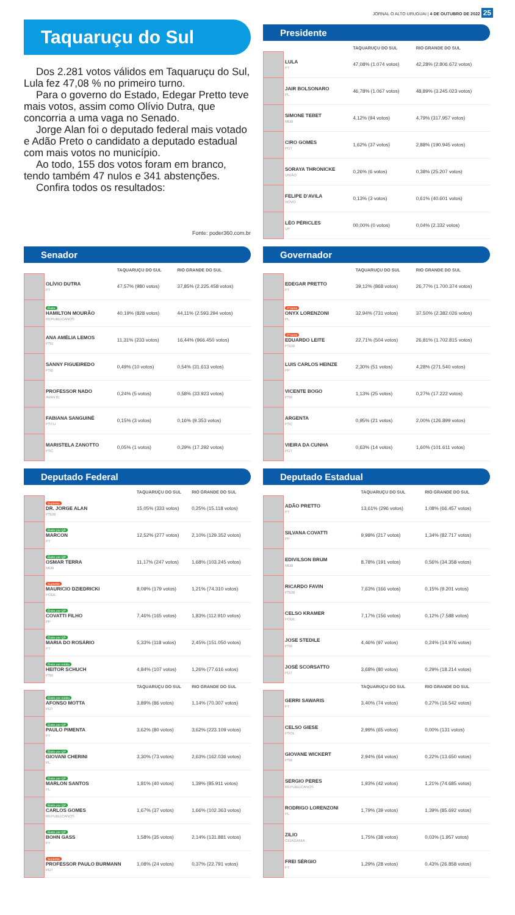JORNAL O ALTO URUGUAI | 4 DE OUTUBRO DE 2022 25
Taquaruçu do Sul
Dos 2.281 votos válidos em Taquaruçu do Sul, Lula fez 47,08 % no primeiro turno.
Para o governo do Estado, Edegar Pretto teve mais votos, assim como Olívio Dutra, que concorria a uma vaga no Senado.
Jorge Alan foi o deputado federal mais votado e Adão Preto o candidato a deputado estadual com mais votos no município.
Ao todo, 155 dos votos foram em branco, tendo também 47 nulos e 341 abstenções.
Confira todos os resultados:
Fonte: poder360.com.br
Presidente
| | | TAQUARUÇU DO SUL | RIO GRANDE DO SUL |
| --- | --- | --- | --- |
| | LULA PT | 47,08% (1.074 votos) | 42,28% (2.806.672 votos) |
| | JAIR BOLSONARO PL | 46,78% (1.067 votos) | 48,89% (3.245.023 votos) |
| | SIMONE TEBET MDB | 4,12% (94 votos) | 4,79% (317.957 votos) |
| | CIRO GOMES PDT | 1,62% (37 votos) | 2,88% (190.945 votos) |
| | SORAYA THRONICKE UNIÃO | 0,26% (6 votos) | 0,38% (25.207 votos) |
| | FELIPE D'AVILA NOVO | 0,13% (3 votos) | 0,61% (40.601 votos) |
| | LÉO PÉRICLES UP | 00,00% (0 votos) | 0,04% (2.332 votos) |
Senador
| | | TAQUARUÇU DO SUL | RIO GRANDE DO SUL |
| --- | --- | --- | --- |
| | OLÍVIO DUTRA PT | 47,57% (980 votos) | 37,85% (2.225.458 votos) |
| | Eleito HAMILTON MOURÃO REPUBLICANOS | 40,19% (828 votos) | 44,11% (2.593.294 votos) |
| | ANA AMÉLIA LEMOS PSD | 11,31% (233 votos) | 16,44% (966.450 votos) |
| | SANNY FIGUEIREDO PSB | 0,49% (10 votos) | 0,54% (31.613 votos) |
| | PROFESSOR NADO AVANTE | 0,24% (5 votos) | 0,58% (33.923 votos) |
| | FABIANA SANGUINÉ PSTU | 0,15% (3 votos) | 0,16% (9.353 votos) |
| | MARISTELA ZANOTTO PSC | 0,05% (1 votos) | 0,29% (17.292 votos) |
Governador
| | | TAQUARUÇU DO SUL | RIO GRANDE DO SUL |
| --- | --- | --- | --- |
| | EDEGAR PRETTO PT | 39,12% (868 votos) | 26,77% (1.700.374 votos) |
| | 2º turno ONYX LORENZONI PL | 32,94% (731 votos) | 37,50% (2.382.026 votos) |
| | 2º turno EDUARDO LEITE PSDB | 22,71% (504 votos) | 26,81% (1.702.815 votos) |
| | LUIS CARLOS HEINZE PP | 2,30% (51 votos) | 4,28% (271.540 votos) |
| | VICENTE BOGO PSB | 1,13% (25 votos) | 0,27% (17.222 votos) |
| | ARGENTA PSC | 0,95% (21 votos) | 2,00% (126.899 votos) |
| | VIEIRA DA CUNHA PDT | 0,63% (14 votos) | 1,60% (101.611 votos) |
Deputado Federal
| | | TAQUARUÇU DO SUL | RIO GRANDE DO SUL |
| --- | --- | --- | --- |
| | Suplente DR. JORGE ALAN PSDB | 15,05% (333 votos) | 0,25% (15.118 votos) |
| | Eleito por QP MARCON PT | 12,52% (277 votos) | 2,10% (129.352 votos) |
| | Eleito por QP OSMAR TERRA MDB | 11,17% (247 votos) | 1,68% (103.245 votos) |
| | Suplente MAURICIO DZIEDRICKI PODE | 8,09% (179 votos) | 1,21% (74.310 votos) |
| | Eleito por QP COVATTI FILHO PP | 7,46% (165 votos) | 1,83% (112.910 votos) |
| | Eleito por QP MARIA DO ROSÁRIO PT | 5,33% (118 votos) | 2,45% (151.050 votos) |
| | Eleito por média HEITOR SCHUCH PSB | 4,84% (107 votos) | 1,26% (77.616 votos) |
| | | TAQUARUÇU DO SUL | RIO GRANDE DO SUL |
| | Eleito por média AFONSO MOTTA PDT | 3,89% (86 votos) | 1,14% (70.307 votos) |
| | Eleito por QP PAULO PIMENTA PT | 3,62% (80 votos) | 3,62% (223.109 votos) |
| | Eleito por QP GIOVANI CHERINI PL | 3,30% (73 votos) | 2,63% (162.036 votos) |
| | Eleito por QP MARLON SANTOS PL | 1,81% (40 votos) | 1,39% (85.911 votos) |
| | Eleito por QP CARLOS GOMES REPUBLICANOS | 1,67% (37 votos) | 1,66% (102.363 votos) |
| | Eleito por QP BOHN GASS PT | 1,58% (35 votos) | 2,14% (131.881 votos) |
| | Suplente PROFESSOR PAULO BURMANN PDT | 1,08% (24 votos) | 0,37% (22.791 votos) |
Deputado Estadual
| | | TAQUARUÇU DO SUL | RIO GRANDE DO SUL |
| --- | --- | --- | --- |
| | ADÃO PRETTO PT | 13,61% (296 votos) | 1,08% (66.457 votos) |
| | SILVANA COVATTI PP | 9,98% (217 votos) | 1,34% (82.717 votos) |
| | EDIVILSON BRUM MDB | 8,78% (191 votos) | 0,56% (34.358 votos) |
| | RICARDO FAVIN PSDB | 7,63% (166 votos) | 0,15% (9.201 votos) |
| | CELSO KRAMER PODE | 7,17% (156 votos) | 0,12% (7.588 votos) |
| | JOSE STEDILE PSB | 4,46% (97 votos) | 0,24% (14.976 votos) |
| | JOSÉ SCORSATTO PDT | 3,68% (80 votos) | 0,29% (18.214 votos) |
| | | TAQUARUÇU DO SUL | RIO GRANDE DO SUL |
| | GERRI SAWARIS PT | 3,40% (74 votos) | 0,27% (16.542 votos) |
| | CELSO GIESE PSOL | 2,99% (65 votos) | 0,00% (131 votos) |
| | GIOVANE WICKERT PSB | 2,94% (64 votos) | 0,22% (13.650 votos) |
| | SERGIO PERES REPUBLICANOS | 1,93% (42 votos) | 1,21% (74.685 votos) |
| | RODRIGO LORENZONI PL | 1,79% (39 votos) | 1,39% (85.692 votos) |
| | ZILIO CIDADANIA | 1,75% (38 votos) | 0,03% (1.957 votos) |
| | FREI SÉRGIO PT | 1,29% (28 votos) | 0,43% (26.858 votos) |